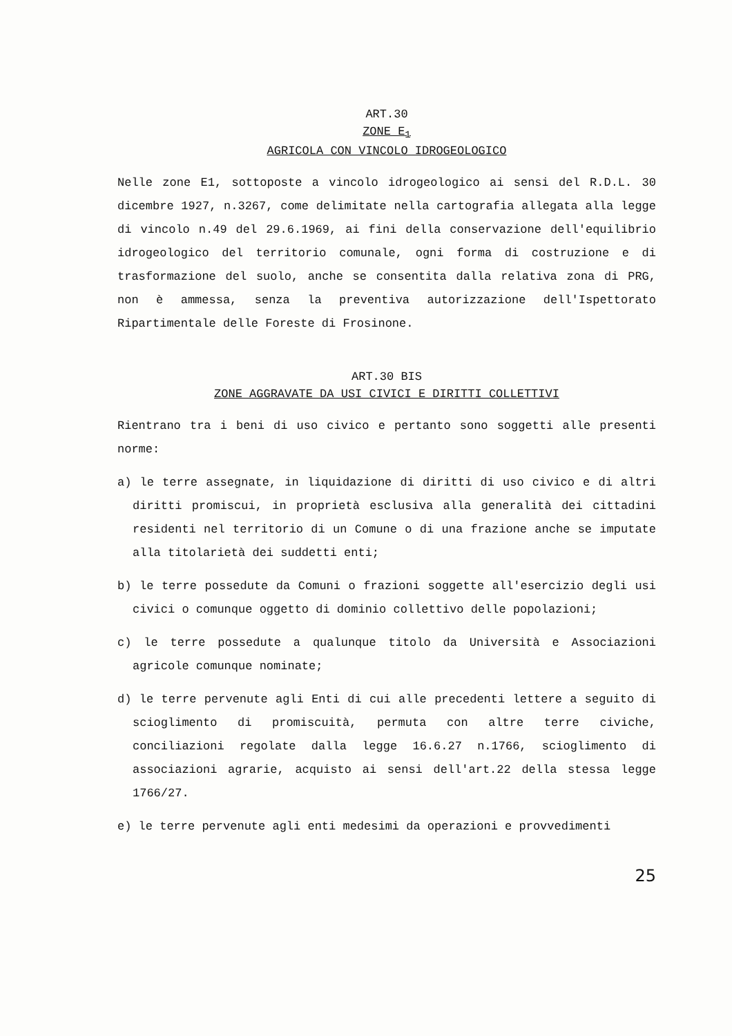ART.30
ZONE E<sub>1</sub>
AGRICOLA CON VINCOLO IDROGEOLOGICO
Nelle zone E1, sottoposte a vincolo idrogeologico ai sensi del R.D.L. 30 dicembre 1927, n.3267, come delimitate nella cartografia allegata alla legge di vincolo n.49 del 29.6.1969, ai fini della conservazione dell'equilibrio idrogeologico del territorio comunale, ogni forma di costruzione e di trasformazione del suolo, anche se consentita dalla relativa zona di PRG, non è ammessa, senza la preventiva autorizzazione dell'Ispettorato Ripartimentale delle Foreste di Frosinone.
ART.30 BIS
ZONE AGGRAVATE DA USI CIVICI E DIRITTI COLLETTIVI
Rientrano tra i beni di uso civico e pertanto sono soggetti alle presenti norme:
a) le terre assegnate, in liquidazione di diritti di uso civico e di altri diritti promiscui, in proprietà esclusiva alla generalità dei cittadini residenti nel territorio di un Comune o di una frazione anche se imputate alla titolarietà dei suddetti enti;
b) le terre possedute da Comuni o frazioni soggette all'esercizio degli usi civici o comunque oggetto di dominio collettivo delle popolazioni;
c) le terre possedute a qualunque titolo da Università e Associazioni agricole comunque nominate;
d) le terre pervenute agli Enti di cui alle precedenti lettere a seguito di scioglimento di promiscuità, permuta con altre terre civiche, conciliazioni regolate dalla legge 16.6.27 n.1766, scioglimento di associazioni agrarie, acquisto ai sensi dell'art.22 della stessa legge 1766/27.
e) le terre pervenute agli enti medesimi da operazioni e provvedimenti
25